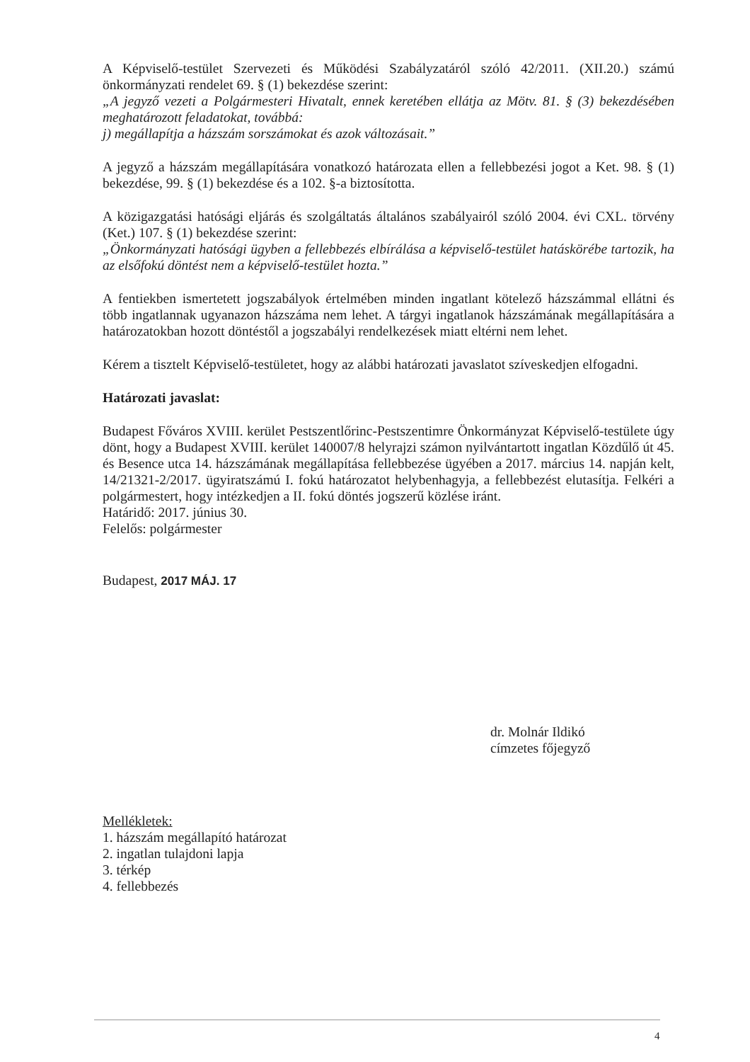A Képviselő-testület Szervezeti és Működési Szabályzatáról szóló 42/2011. (XII.20.) számú önkormányzati rendelet 69. § (1) bekezdése szerint:
„A jegyző vezeti a Polgármesteri Hivatalt, ennek keretében ellátja az Mötv. 81. § (3) bekezdésében meghatározott feladatokat, továbbá:
j) megállapítja a házszám sorszámokat és azok változásait.”
A jegyző a házszám megállapítására vonatkozó határozata ellen a fellebbezési jogot a Ket. 98. § (1) bekezdése, 99. § (1) bekezdése és a 102. §-a biztosította.
A közigazgatási hatósági eljárás és szolgáltatás általános szabályairól szóló 2004. évi CXL. törvény (Ket.) 107. § (1) bekezdése szerint:
„Önkormányzati hatósági ügyben a fellebbezés elbírálása a képviselő-testület hatáskörébe tartozik, ha az elsőfokú döntést nem a képviselő-testület hozta.”
A fentiekben ismertetett jogszabályok értelmében minden ingatlant kötelező házszámmal ellátni és több ingatlannak ugyanazon házszáma nem lehet. A tárgyi ingatlanok házszámának megállapítására a határozatokban hozott döntéstől a jogszabályi rendelkezések miatt eltérni nem lehet.
Kérem a tisztelt Képviselő-testületet, hogy az alábbi határozati javaslatot szíveskedjen elfogadni.
Határozati javaslat:
Budapest Főváros XVIII. kerület Pestszentlőrinc-Pestszentimre Önkormányzat Képviselő-testülete úgy dönt, hogy a Budapest XVIII. kerület 140007/8 helyrajzi számon nyilvántartott ingatlan Közdűlő út 45. és Besence utca 14. házszámának megállapítása fellebbezése ügyében a 2017. március 14. napján kelt, 14/21321-2/2017. ügyiratszámú I. fokú határozatot helybenhagyja, a fellebbezést elutasítja. Felkéri a polgármestert, hogy intézkedjen a II. fokú döntés jogszerű közlése iránt.
Határidő: 2017. június 30.
Felelős: polgármester
Budapest, 2017 MÁJ. 17
dr. Molnár Ildikó
címzetes főjegyző
Mellékletek:
1. házszám megállapító határozat
2. ingatlan tulajdoni lapja
3. térkép
4. fellebbezés
4